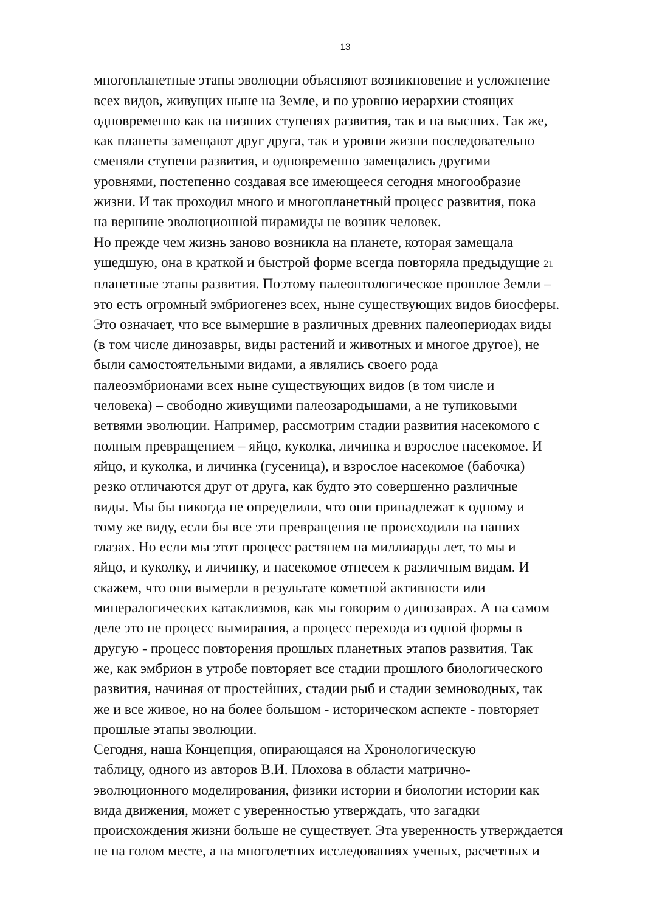13
многопланетные этапы эволюции объясняют возникновение и усложнение
всех видов, живущих ныне на Земле, и по уровню иерархии стоящих
одновременно как на низших ступенях развития, так и на высших. Так же,
как планеты замещают друг друга, так и уровни жизни последовательно
сменяли ступени развития, и одновременно замещались другими
уровнями, постепенно создавая все имеющееся сегодня многообразие
жизни. И так проходил много и многопланетный процесс развития, пока
на вершине эволюционной пирамиды не возник человек.
Но прежде чем жизнь заново возникла на планете, которая замещала
ушедшую, она в краткой и быстрой форме всегда повторяла предыдущие 21
планетные этапы развития. Поэтому палеонтологическое прошлое Земли –
это есть огромный эмбриогенез всех, ныне существующих видов биосферы.
Это означает, что все вымершие в различных древних палеопериодах виды
(в том числе динозавры, виды растений и животных и многое другое), не
были самостоятельными видами, а являлись своего рода
палеоэмбрионами всех ныне существующих видов (в том числе и
человека) – свободно живущими палеозародышами, а не тупиковыми
ветвями эволюции. Например, рассмотрим стадии развития насекомого с
полным превращением – яйцо, куколка, личинка и взрослое насекомое. И
яйцо, и куколка, и личинка (гусеница), и взрослое насекомое (бабочка)
резко отличаются друг от друга, как будто это совершенно различные
виды. Мы бы никогда не определили, что они принадлежат к одному и
тому же виду, если бы все эти превращения не происходили на наших
глазах. Но если мы этот процесс растянем на миллиарды лет, то мы и
яйцо, и куколку, и личинку, и насекомое отнесем к различным видам. И
скажем, что они вымерли в результате кометной активности или
минералогических катаклизмов, как мы говорим о динозаврах. А на самом
деле это не процесс вымирания, а процесс перехода из одной формы в
другую - процесс повторения прошлых планетных этапов развития. Так
же, как эмбрион в утробе повторяет все стадии прошлого биологического
развития, начиная от простейших, стадии рыб и стадии земноводных, так
же и все живое, но на более большом - историческом аспекте - повторяет
прошлые этапы эволюции.
Сегодня, наша Концепция, опирающаяся на Хронологическую
таблицу, одного из авторов В.И. Плохова в области матрично-
эволюционного моделирования, физики истории и биологии истории как
вида движения, может с уверенностью утверждать, что загадки
происхождения жизни больше не существует. Эта уверенность утверждается
не на голом месте, а на многолетних исследованиях ученых, расчетных и